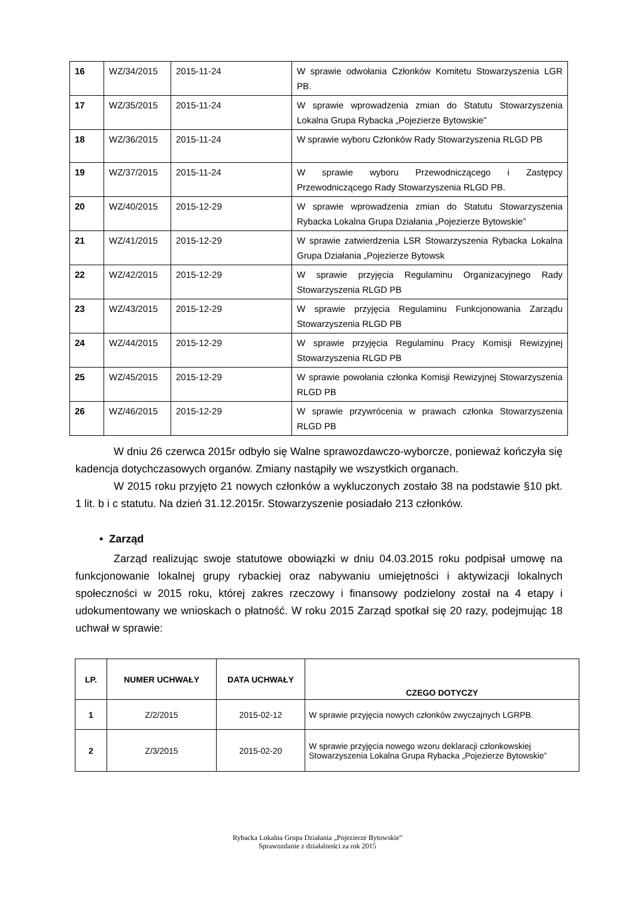| 16 | WZ/34/2015 | 2015-11-24 | W sprawie odwołania Członków Komitetu Stowarzyszenia LGR PB. |
| 17 | WZ/35/2015 | 2015-11-24 | W sprawie wprowadzenia zmian do Statutu Stowarzyszenia Lokalna Grupa Rybacka „Pojezierze Bytowskie” |
| 18 | WZ/36/2015 | 2015-11-24 | W sprawie wyboru Członków Rady Stowarzyszenia RLGD PB |
| 19 | WZ/37/2015 | 2015-11-24 | W sprawie wyboru Przewodniczącego i Zastępcy Przewodniczącego Rady Stowarzyszenia RLGD PB. |
| 20 | WZ/40/2015 | 2015-12-29 | W sprawie wprowadzenia zmian do Statutu Stowarzyszenia Rybacka Lokalna Grupa Działania „Pojezierze Bytowskie” |
| 21 | WZ/41/2015 | 2015-12-29 | W sprawie zatwierdzenia LSR Stowarzyszenia Rybacka Lokalna Grupa Działania „Pojezierze Bytowsk |
| 22 | WZ/42/2015 | 2015-12-29 | W sprawie przyjęcia Regulaminu Organizacyjnego Rady Stowarzyszenia RLGD PB |
| 23 | WZ/43/2015 | 2015-12-29 | W sprawie przyjęcia Regulaminu Funkcjonowania Zarządu Stowarzyszenia RLGD PB |
| 24 | WZ/44/2015 | 2015-12-29 | W sprawie przyjęcia Regulaminu Pracy Komisji Rewizyjnej Stowarzyszenia RLGD PB |
| 25 | WZ/45/2015 | 2015-12-29 | W sprawie powołania członka Komisji Rewizyjnej Stowarzyszenia RLGD PB |
| 26 | WZ/46/2015 | 2015-12-29 | W sprawie przywrócenia w prawach członka Stowarzyszenia RLGD PB |
W dniu 26 czerwca 2015r odbyło się Walne sprawozdawczo-wyborcze, ponieważ kończyła się kadencja dotychczasowych organów. Zmiany nastąpiły we wszystkich organach.
W 2015 roku przyjęto 21 nowych członków a wykluczonych zostało 38 na podstawie §10 pkt. 1 lit. b i c statutu. Na dzień 31.12.2015r. Stowarzyszenie posiadało 213 członków.
• Zarząd
Zarząd realizując swoje statutowe obowiązki w dniu 04.03.2015 roku podpisał umowę na funkcjonowanie lokalnej grupy rybackiej oraz nabywaniu umiejętności i aktywizacji lokalnych społeczności w 2015 roku, której zakres rzeczowy i finansowy podzielony został na 4 etapy i udokumentowany we wnioskach o płatność. W roku 2015 Zarząd spotkał się 20 razy, podejmując 18 uchwał w sprawie:
| LP. | NUMER UCHWAŁY | DATA UCHWAŁY | CZEGO DOTYCZY |
| --- | --- | --- | --- |
| 1 | Z/2/2015 | 2015-02-12 | W sprawie przyjęcia nowych członków zwyczajnych LGRPB. |
| 2 | Z/3/2015 | 2015-02-20 | W sprawie przyjęcia nowego wzoru deklaracji członkowskiej Stowarzyszenia Lokalna Grupa Rybacka „Pojezierze Bytowskie” |
Rybacka Lokalna Grupa Działania „Pojezierze Bytowskie”
Sprawozdanie z działalności za rok 2015